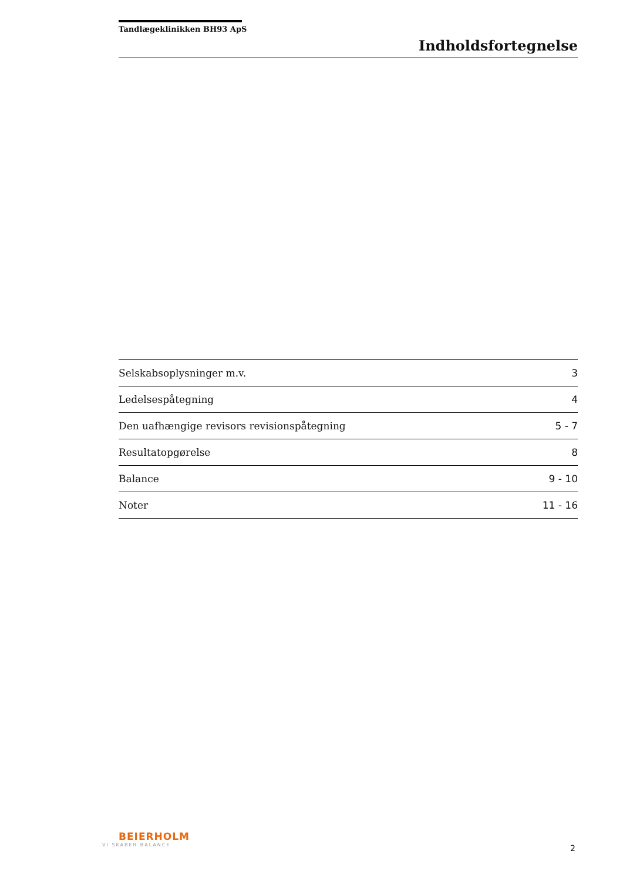Tandlægeklinikken BH93 ApS
Indholdsfortegnelse
| Selskabsoplysninger m.v. | 3 |
| Ledelsespåtegning | 4 |
| Den uafhængige revisors revisionspåtegning | 5 - 7 |
| Resultatopgørelse | 8 |
| Balance | 9 - 10 |
| Noter | 11 - 16 |
BEIERHOLM
VI SKABER BALANCE
2